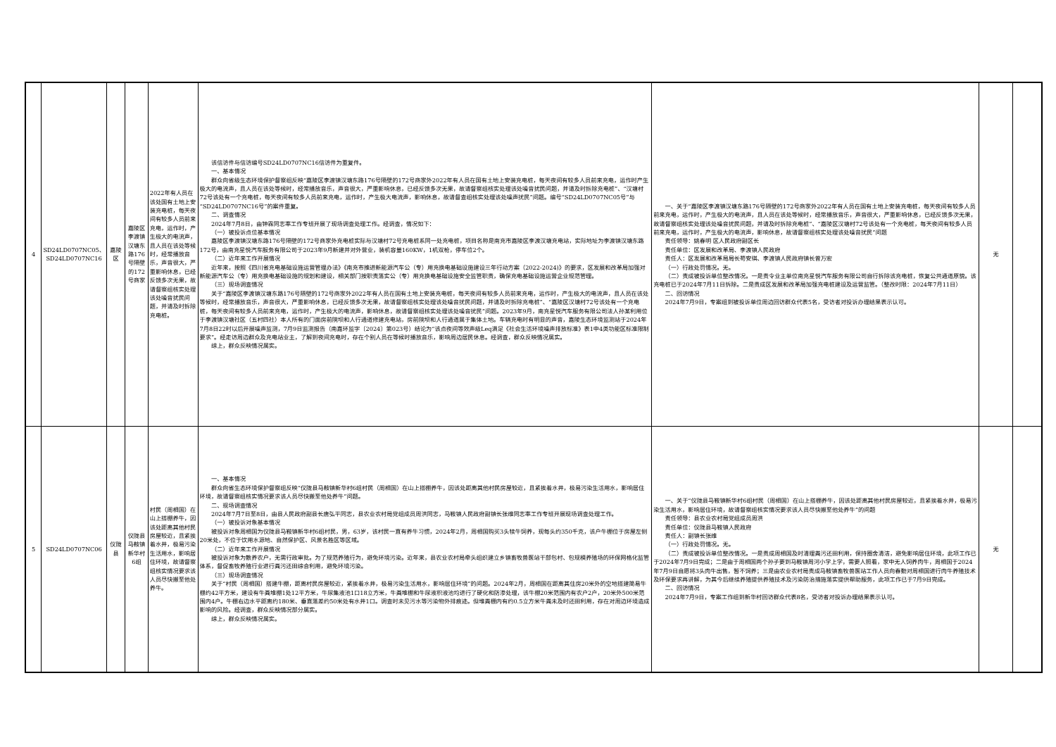| 4 | SD24LD0707NC05、SD24LD0707NC16 | 嘉陵区 | 嘉陵区李渡镇汉塘东路176号隔壁的172号商家 | 2022年有人员在该处国有土地上安装充电桩，每天夜间有较多人员前来充电，运作时，产生极大的电流声，且人员在该处等候时，经常播放音乐，声音很大，严重影响休息，已经反馈多次无果，故请督察组核实处理该处噪音扰民问题，并请及时拆除充电桩。 | 该信访件与信访编号SD24LD0707NC16信访件为重复件。 一、基本情况 群众向省级生态环境保护督察组反映“嘉陵区李渡镇汉塘东路176号隔壁的172号商家外2022年有人员在国有土地上安装充电桩，每天夜间有较多人员前来充电，运作时产生极大的电流声，且人员在该处等候时，经常播放音乐，声音很大，严重影响休息，已经反馈多次无果，故请督察组核实处理该处噪音扰民问题，并请及时拆除充电桩”、“汉塘村72号该处有一个充电桩，每天夜间有较多人员前来充电，运作时，产生极大电流声，影响休息，故请督查组核实处理该处噪声扰民”问题。编号“SD24LD0707NC05号”与“SD24LD0707NC16号”的案件重复。 二、调查情况 2024年7月8日，由钟霖同志率工作专班开展了现场调查处理工作。经调查，情况如下： （一）被投诉点位基本情况 嘉陵区李渡镇汉塘东路176号隔壁的172号商家外充电桩实际与汉塘村72号充电桩系同一处充电桩，项目名称是南充市嘉陵区李渡汉塘充电站，实际地址为李渡镇汉塘东路172号，由南充星悦汽车服务有限公司于2023年9月新建并对外营业，装机容量160KW，1机双枪，停车位2个。 （二）近年来工作开展情况 近年来，按照《四川省充电基础设施运营管理办法》《南充市推进新能源汽车公（专）用充换电基础设施建设三年行动方案（2022-2024)》的要求，区发展和改革局加强对新能源汽车公（专）用充换电基础设施的规划和建设，相关部门按职责落实公（专）用充换电基础设施安全监管职责，确保充电基础设施运营企业规范管理。 （三）现场调查情况 关于“嘉陵区李渡镇汉塘东路176号隔壁的172号商家外2022年有人员在国有土地上安装充电桩，每天夜间有较多人员前来充电，运作时，产生极大的电流声，且人员在该处等候时，经常播放音乐，声音很大，严重影响休息，已经反馈多次无果，故请督察组核实处理该处噪音扰民问题，并请及时拆除充电桩”、“嘉陵区汉塘村72号该处有一个充电桩，每天夜间有较多人员前来充电，运作时，产生极大的电流声，影响休息，故请督察组核实处理该处噪音扰民”问题。2023年9月，南充星悦汽车服务有限公司法人孙某利用位于李渡镇汉塘社区（五村四社）本人所有的门面房前院坝和人行通道修建充电站，房前院坝和人行通道属于集体土地。车辆充电时有明显的声音，嘉陵生态环境监测站于2024年7月8日22时以后开展噪声监测，7月9日监测报告（南嘉环监字〔2024〕第023号）结论为“该点夜间等效声级Leq满足《社会生活环境噪声排放标准》表1中4类功能区标准限制要求”。经走访周边群众及充电站业主，了解到夜间充电时，存在个别人员在等候时播放音乐，影响周边居民休息。经调查，群众反映情况属实。 综上，群众反映情况属实。 | 一、关于“嘉陵区李渡镇汉塘东路176号隔壁的172号商家外2022年有人员在国有土地上安装充电桩，每天夜间有较多人员前来充电，运作时，产生极大的电流声，且人员在该处等候时，经常播放音乐，声音很大，严重影响休息，已经反馈多次无果，故请督察组核实处理该处噪音扰民问题，并请及时拆除充电桩”、“嘉陵区汉塘村72号该处有一个充电桩，每天夜间有较多人员前来充电，运作时，产生极大的电流声，影响休息，故请督察组核实处理该处噪音扰民”问题 责任领导：姚春明 区人民政府副区长 责任单位：区发展和改革局、李渡镇人民政府 责任人：区发展和改革局局长苟安琪、李渡镇人民政府镇长曾万宏 （一）行政处罚情况。无。 （二）责成被投诉单位整改情况。一是责令业主单位南充星悦汽车服务有限公司自行拆除该充电桩，恢复公共通道原貌。该充电桩已于2024年7月11日拆除。二是责成区发展和改革局加强充电桩建设及运营监管。（整改时限：2024年7月11日） 二、回访情况 2024年7月9日，专案组到被投诉单位周边回访群众代表5名，受访者对投诉办理结果表示认可。 | 无 | |
| 5 | SD24LD0707NC06 | 仪陇县 | 仪陇县马鞍镇新华村6组 | 村民（周相国）在山上搭棚养牛，因该处距离其他村民房屋较近，且紧挨着水井，极易污染生活用水，影响居住环境，故请督察组核实情况要求该人员尽快搬至他处养牛。 | 一、基本情况 群众向省生态环境保护督察组反映“仪陇县马鞍镇新华村6组村民（周相国）在山上搭棚养牛，因该处距离其他村民房屋较近，且紧挨着水井，极易污染生活用水，影响居住环境，故请督察组核实情况要求该人员尽快搬至他处养牛”问题。 二、现场调查情况 2024年7月7日至8日，由县人民政府副县长唐弘平同志，县农业农村局党组成员周洪同志，马鞍镇人民政府副镇长张维同志率工作专班开展现场调查处理工作。 （一）被投诉对象基本情况 被投诉对象周相国为仪陇县马鞍镇新华村6组村民，男，63岁，该村民一直有养牛习惯，2024年2月，周相国购买3头犊牛饲养，现每头约350千克，该户牛棚位于房屋左侧20米处，不位于饮用水源地、自然保护区、风景名胜区等区域。 （二）近年来工作开展情况 被投诉对象为散养农户，无需行政审批。为了规范养殖行为，避免环境污染。近年来，县农业农村局牵头组织建立乡镇畜牧兽医站干部包村、包规模养殖场的环保网格化监管体系，督促畜牧养殖行业进行粪污还田综合利用，避免环境污染。 （三）现场调查情况 关于“村民（周相国）搭建牛棚，距离村民房屋较近，紧挨着水井，极易污染生活用水，影响居住环境”的问题。2024年2月，周相国在距离其住房20米外的空地搭建简易牛棚约42平方米，建设有牛粪堆棚1处12平方米，牛尿集液池1口18立方米，牛粪堆棚和牛尿液积液池均进行了硬化和防渗处理，该牛棚20米范围内有农户2户，20米外500米范围内4户。牛棚右边水平距离约180米、垂直落差约50米处有水井1口。调查时未见污水等污染物外排痕迹。但堆粪棚内有约0.5立方米牛粪未及时还田利用，存在对周边环境造成影响的风险。经调查，群众反映情况部分属实。 综上，群众反映情况属实。 | 一、关于“仪陇县马鞍镇新华村6组村民（周相国）在山上搭棚养牛，因该处距离其他村民房屋较近，且紧挨着水井，极易污染生活用水，影响居住环境，故请督察组核实情况要求该人员尽快搬至他处养牛”的问题 责任领导：县农业农村局党组成员周洪 责任单位：仪陇县马鞍镇人民政府 责任人：副镇长张维 （一）行政处罚情况。无。 （二）责成被投诉单位整改情况。一是责成周相国及时清理粪污还田利用，保持圈舍清洁，避免影响居住环境，此项工作已于2024年7月9日完成；二是由于周相国两个孙子要到马鞍镇周河小学上学，需要人照看，家中无人饲养肉牛，周相国于2024年7月9日自愿将3头肉牛出售，暂不饲养；三是由农业农村局责成马鞍镇畜牧兽医站工作人员向春勤对周相国进行肉牛养殖技术及环保要求再讲解，为其今后继续养殖提供养殖技术及污染防治措施落实提供帮助服务，此项工作已于7月9日完成。 二、回访情况 2024年7月9日，专案工作组到新华村回访群众代表8名，受访者对投诉办理结果表示认可。 | 无 | |